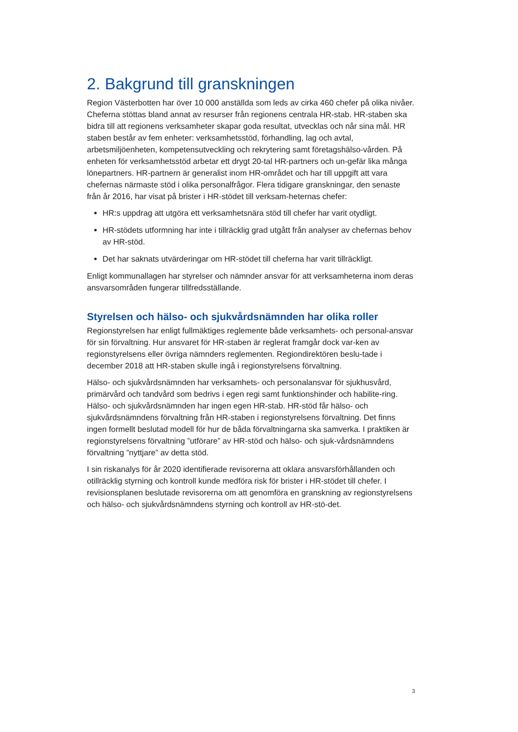2. Bakgrund till granskningen
Region Västerbotten har över 10 000 anställda som leds av cirka 460 chefer på olika nivåer. Cheferna stöttas bland annat av resurser från regionens centrala HR-stab. HR-staben ska bidra till att regionens verksamheter skapar goda resultat, utvecklas och når sina mål. HR staben består av fem enheter: verksamhetsstöd, förhandling, lag och avtal, arbetsmiljöenheten, kompetensutveckling och rekrytering samt företagshälso-vården. På enheten för verksamhetsstöd arbetar ett drygt 20-tal HR-partners och un-gefär lika många lönepartners. HR-partnern är generalist inom HR-området och har till uppgift att vara chefernas närmaste stöd i olika personalfrågor. Flera tidigare granskningar, den senaste från år 2016, har visat på brister i HR-stödet till verksam-heternas chefer:
HR:s uppdrag att utgöra ett verksamhetsnära stöd till chefer har varit otydligt.
HR-stödets utformning har inte i tillräcklig grad utgått från analyser av chefernas behov av HR-stöd.
Det har saknats utvärderingar om HR-stödet till cheferna har varit tillräckligt.
Enligt kommunallagen har styrelser och nämnder ansvar för att verksamheterna inom deras ansvarsområden fungerar tillfredsställande.
Styrelsen och hälso- och sjukvårdsnämnden har olika roller
Regionstyrelsen har enligt fullmäktiges reglemente både verksamhets- och personal-ansvar för sin förvaltning. Hur ansvaret för HR-staben är reglerat framgår dock var-ken av regionstyrelsens eller övriga nämnders reglementen. Regiondirektören beslu-tade i december 2018 att HR-staben skulle ingå i regionstyrelsens förvaltning.
Hälso- och sjukvårdsnämnden har verksamhets- och personalansvar för sjukhusvård, primärvård och tandvård som bedrivs i egen regi samt funktionshinder och habilite-ring. Hälso- och sjukvårdsnämnden har ingen egen HR-stab. HR-stöd får hälso- och sjukvårdsnämndens förvaltning från HR-staben i regionstyrelsens förvaltning. Det finns ingen formellt beslutad modell för hur de båda förvaltningarna ska samverka. I praktiken är regionstyrelsens förvaltning ”utförare” av HR-stöd och hälso- och sjuk-vårdsnämndens förvaltning ”nyttjare” av detta stöd.
I sin riskanalys för år 2020 identifierade revisorerna att oklara ansvarsförhållanden och otillräcklig styrning och kontroll kunde medföra risk för brister i HR-stödet till chefer. I revisionsplanen beslutade revisorerna om att genomföra en granskning av regionstyrelsens och hälso- och sjukvårdsnämndens styrning och kontroll av HR-stö-det.
3